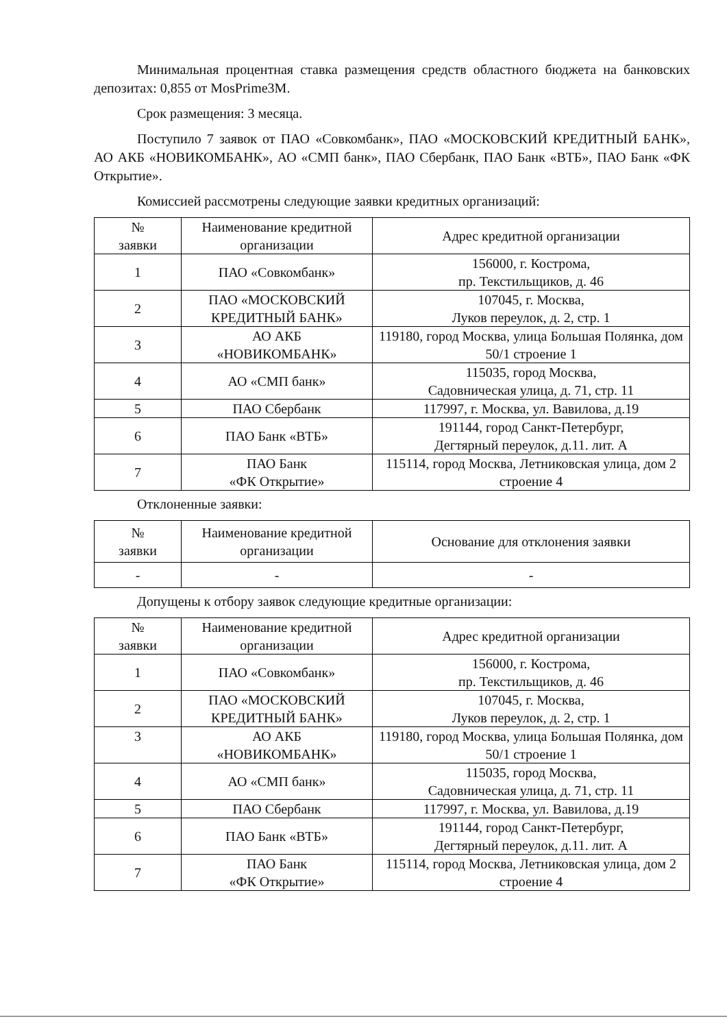Минимальная процентная ставка размещения средств областного бюджета на банковских депозитах: 0,855 от MosPrime3M.
Срок размещения: 3 месяца.
Поступило 7 заявок от ПАО «Совкомбанк», ПАО «МОСКОВСКИЙ КРЕДИТНЫЙ БАНК», АО АКБ «НОВИКОМБАНК», АО «СМП банк», ПАО Сбербанк, ПАО Банк «ВТБ», ПАО Банк «ФК Открытие».
Комиссией рассмотрены следующие заявки кредитных организаций:
| № заявки | Наименование кредитной организации | Адрес кредитной организации |
| --- | --- | --- |
| 1 | ПАО «Совкомбанк» | 156000, г. Кострома, пр. Текстильщиков, д. 46 |
| 2 | ПАО «МОСКОВСКИЙ КРЕДИТНЫЙ БАНК» | 107045, г. Москва, Луков переулок, д. 2, стр. 1 |
| 3 | АО АКБ «НОВИКОМБАНК» | 119180, город Москва, улица Большая Полянка, дом 50/1 строение 1 |
| 4 | АО «СМП банк» | 115035, город Москва, Садовническая улица, д. 71, стр. 11 |
| 5 | ПАО Сбербанк | 117997, г. Москва, ул. Вавилова, д.19 |
| 6 | ПАО Банк «ВТБ» | 191144, город Санкт-Петербург, Дегтярный переулок, д.11. лит. А |
| 7 | ПАО Банк «ФК Открытие» | 115114, город Москва, Летниковская улица, дом 2 строение 4 |
Отклоненные заявки:
| № заявки | Наименование кредитной организации | Основание для отклонения заявки |
| --- | --- | --- |
| - | - | - |
Допущены к отбору заявок следующие кредитные организации:
| № заявки | Наименование кредитной организации | Адрес кредитной организации |
| --- | --- | --- |
| 1 | ПАО «Совкомбанк» | 156000, г. Кострома, пр. Текстильщиков, д. 46 |
| 2 | ПАО «МОСКОВСКИЙ КРЕДИТНЫЙ БАНК» | 107045, г. Москва, Луков переулок, д. 2, стр. 1 |
| 3 | АО АКБ «НОВИКОМБАНК» | 119180, город Москва, улица Большая Полянка, дом 50/1 строение 1 |
| 4 | АО «СМП банк» | 115035, город Москва, Садовническая улица, д. 71, стр. 11 |
| 5 | ПАО Сбербанк | 117997, г. Москва, ул. Вавилова, д.19 |
| 6 | ПАО Банк «ВТБ» | 191144, город Санкт-Петербург, Дегтярный переулок, д.11. лит. А |
| 7 | ПАО Банк «ФК Открытие» | 115114, город Москва, Летниковская улица, дом 2 строение 4 |